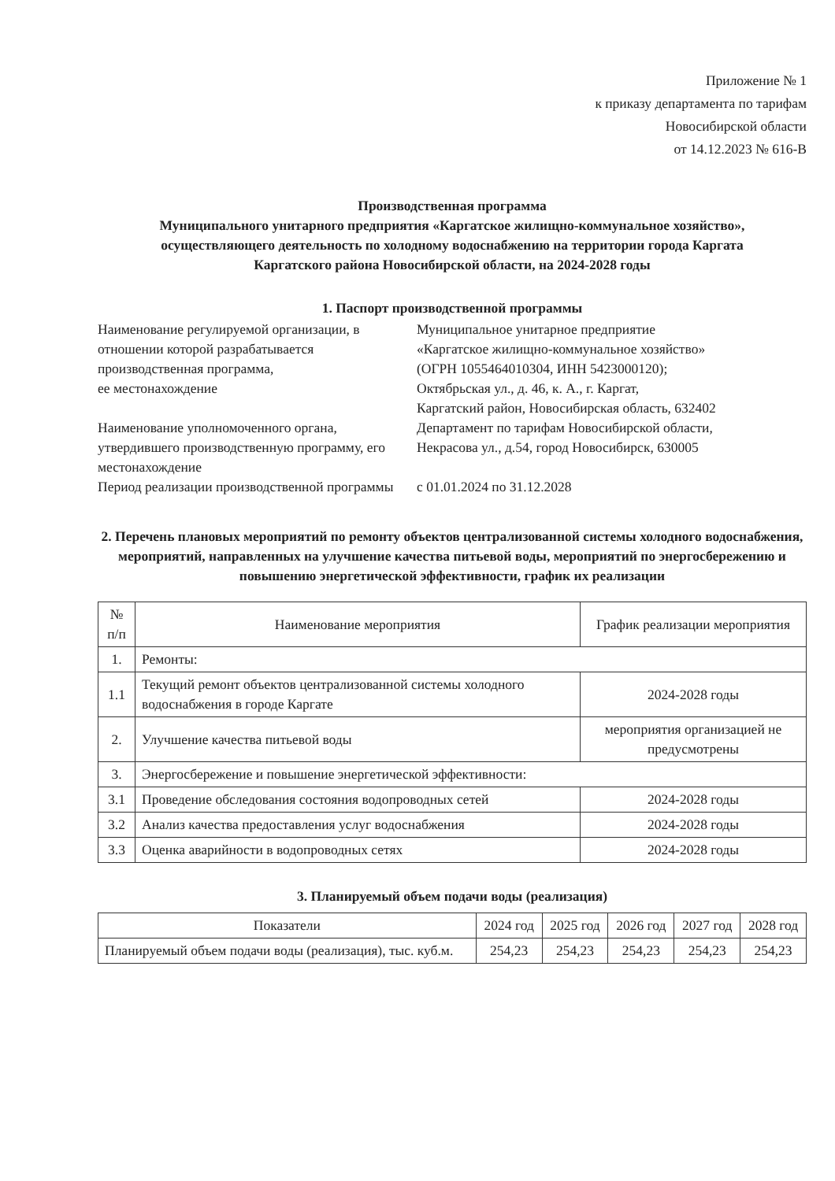Приложение № 1
к приказу департамента по тарифам
Новосибирской области
от 14.12.2023 № 616-В
Производственная программа
Муниципального унитарного предприятия «Каргатское жилищно-коммунальное хозяйство»,
осуществляющего деятельность по холодному водоснабжению на территории города Каргата
Каргатского района Новосибирской области, на 2024-2028 годы
1. Паспорт производственной программы
Наименование регулируемой организации, в отношении которой разрабатывается производственная программа,
ее местонахождение
Муниципальное унитарное предприятие
«Каргатское жилищно-коммунальное хозяйство»
(ОГРН 1055464010304, ИНН 5423000120);
Октябрьская ул., д. 46, к. А., г. Каргат,
Каргатский район, Новосибирская область, 632402
Наименование уполномоченного органа, утвердившего производственную программу, его местонахождение
Департамент по тарифам Новосибирской области,
Некрасова ул., д.54, город Новосибирск, 630005
Период реализации производственной программы
с 01.01.2024 по 31.12.2028
2. Перечень плановых мероприятий по ремонту объектов централизованной системы холодного водоснабжения, мероприятий, направленных на улучшение качества питьевой воды, мероприятий по энергосбережению и повышению энергетической эффективности, график их реализации
| № п/п | Наименование мероприятия | График реализации мероприятия |
| --- | --- | --- |
| 1. | Ремонты: | |
| 1.1 | Текущий ремонт объектов централизованной системы холодного водоснабжения в городе Каргате | 2024-2028 годы |
| 2. | Улучшение качества питьевой воды | мероприятия организацией не предусмотрены |
| 3. | Энергосбережение и повышение энергетической эффективности: | |
| 3.1 | Проведение обследования состояния водопроводных сетей | 2024-2028 годы |
| 3.2 | Анализ качества предоставления услуг водоснабжения | 2024-2028 годы |
| 3.3 | Оценка аварийности в водопроводных сетях | 2024-2028 годы |
3. Планируемый объем подачи воды (реализация)
| Показатели | 2024 год | 2025 год | 2026 год | 2027 год | 2028 год |
| --- | --- | --- | --- | --- | --- |
| Планируемый объем подачи воды (реализация), тыс. куб.м. | 254,23 | 254,23 | 254,23 | 254,23 | 254,23 |